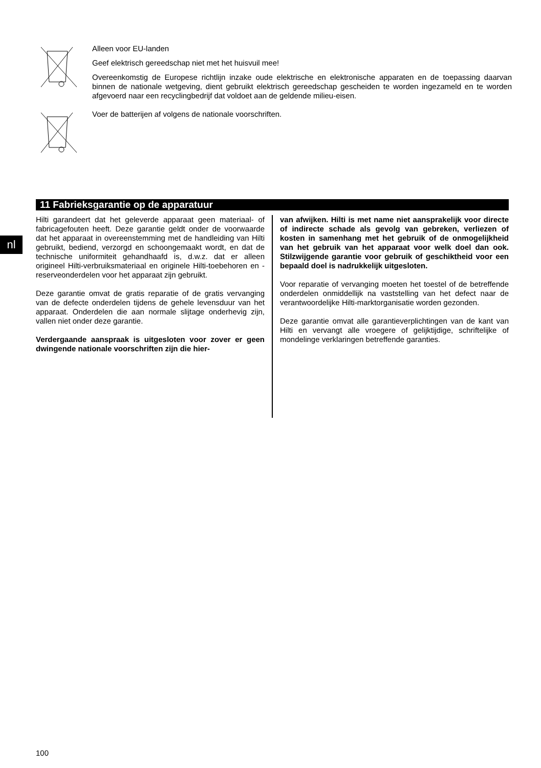Alleen voor EU-landen
Geef elektrisch gereedschap niet met het huisvuil mee!
Overeenkomstig de Europese richtlijn inzake oude elektrische en elektronische apparaten en de toepassing daarvan binnen de nationale wetgeving, dient gebruikt elektrisch gereedschap gescheiden te worden ingezameld en te worden afgevoerd naar een recyclingbedrijf dat voldoet aan de geldende milieu-eisen.
Voer de batterijen af volgens de nationale voorschriften.
11 Fabrieksgarantie op de apparatuur
nl
Hilti garandeert dat het geleverde apparaat geen materiaal- of fabricagefouten heeft. Deze garantie geldt onder de voorwaarde dat het apparaat in overeenstemming met de handleiding van Hilti gebruikt, bediend, verzorgd en schoongemaakt wordt, en dat de technische uniformiteit gehandhaafd is, d.w.z. dat er alleen origineel Hilti-verbruiksmateriaal en originele Hilti-toebehoren en -reserveonderdelen voor het apparaat zijn gebruikt.
Deze garantie omvat de gratis reparatie of de gratis vervanging van de defecte onderdelen tijdens de gehele levensduur van het apparaat. Onderdelen die aan normale slijtage onderhevig zijn, vallen niet onder deze garantie.
Verdergaande aanspraak is uitgesloten voor zover er geen dwingende nationale voorschriften zijn die hier-
van afwijken. Hilti is met name niet aansprakelijk voor directe of indirecte schade als gevolg van gebreken, verliezen of kosten in samenhang met het gebruik of de onmogelijkheid van het gebruik van het apparaat voor welk doel dan ook. Stilzwijgende garantie voor gebruik of geschiktheid voor een bepaald doel is nadrukkelijk uitgesloten.
Voor reparatie of vervanging moeten het toestel of de betreffende onderdelen onmiddellijk na vaststelling van het defect naar de verantwoordelijke Hilti-marktorganisatie worden gezonden.
Deze garantie omvat alle garantieverplichtingen van de kant van Hilti en vervangt alle vroegere of gelijktijdige, schriftelijke of mondelinge verklaringen betreffende garanties.
100